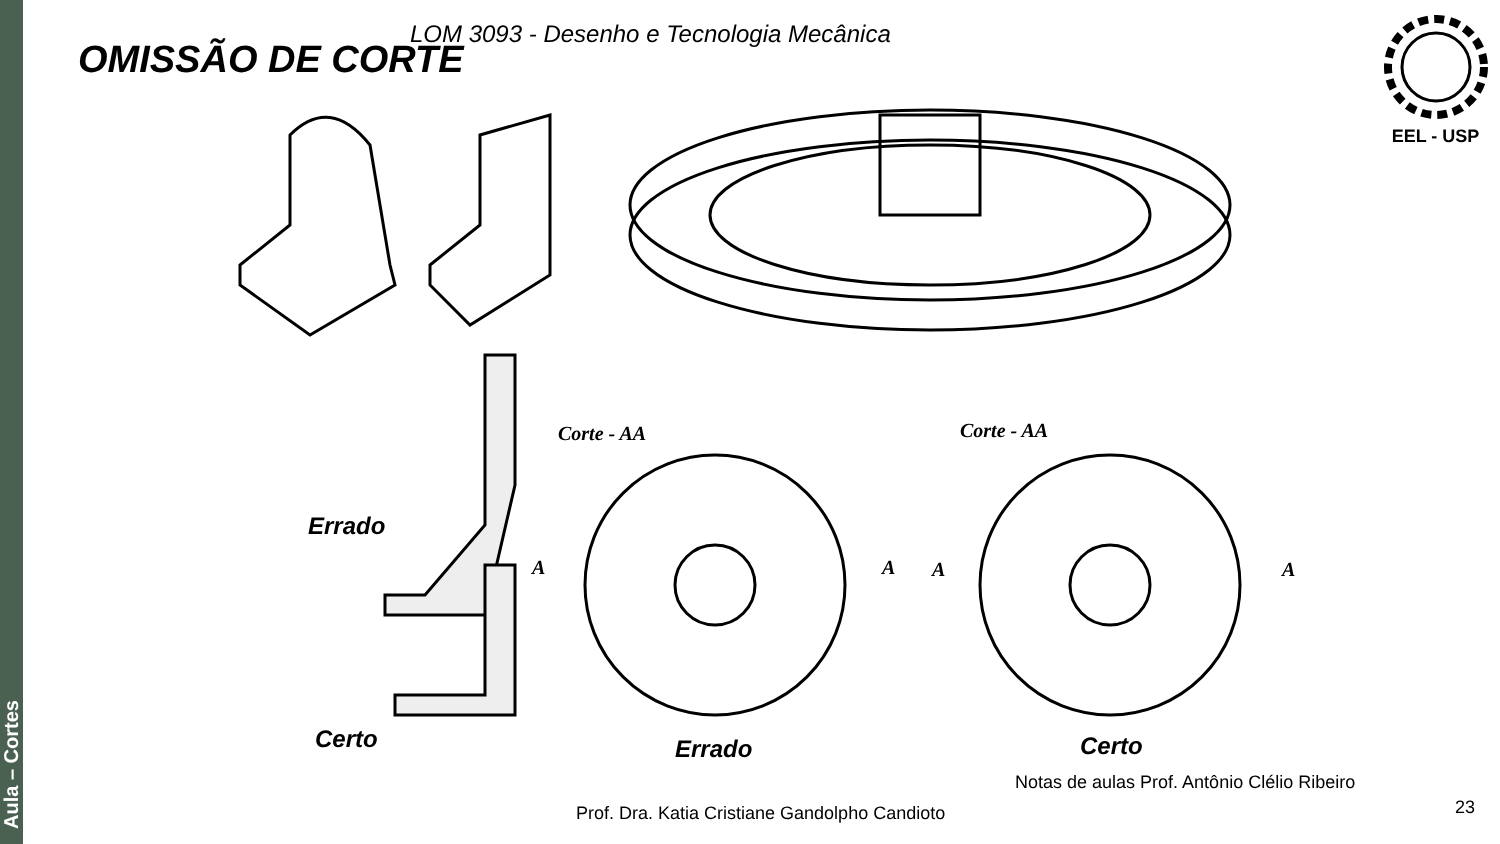Aula – Cortes
LOM 3093 - Desenho e Tecnologia Mecânica
OMISSÃO DE CORTE
EEL - USP
Errado
Certo
Corte - AA Corte - AA
A A A A
Errado Certo
Notas de aulas Prof. Antônio Clélio Ribeiro
Prof. Dra. Katia Cristiane Gandolpho Candioto
23